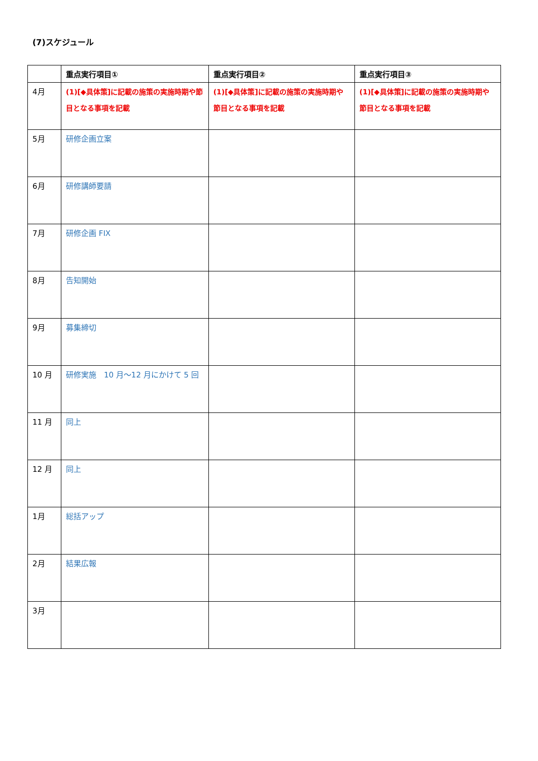(7)スケジュール
| | 重点実行項目① | 重点実行項目② | 重点実行項目③ |
| --- | --- | --- | --- |
| 4月 | (1)[◆具体策]に記載の施策の実施時期や節目となる事項を記載 | (1)[◆具体策]に記載の施策の実施時期や節目となる事項を記載 | (1)[◆具体策]に記載の施策の実施時期や節目となる事項を記載 |
| 5月 | 研修企画立案 | | |
| 6月 | 研修講師要請 | | |
| 7月 | 研修企画 FIX | | |
| 8月 | 告知開始 | | |
| 9月 | 募集締切 | | |
| 10 月 | 研修実施 10 月～12 月にかけて 5 回 | | |
| 11 月 | 同上 | | |
| 12 月 | 同上 | | |
| 1月 | 総括アップ | | |
| 2月 | 結果広報 | | |
| 3月 | | | |